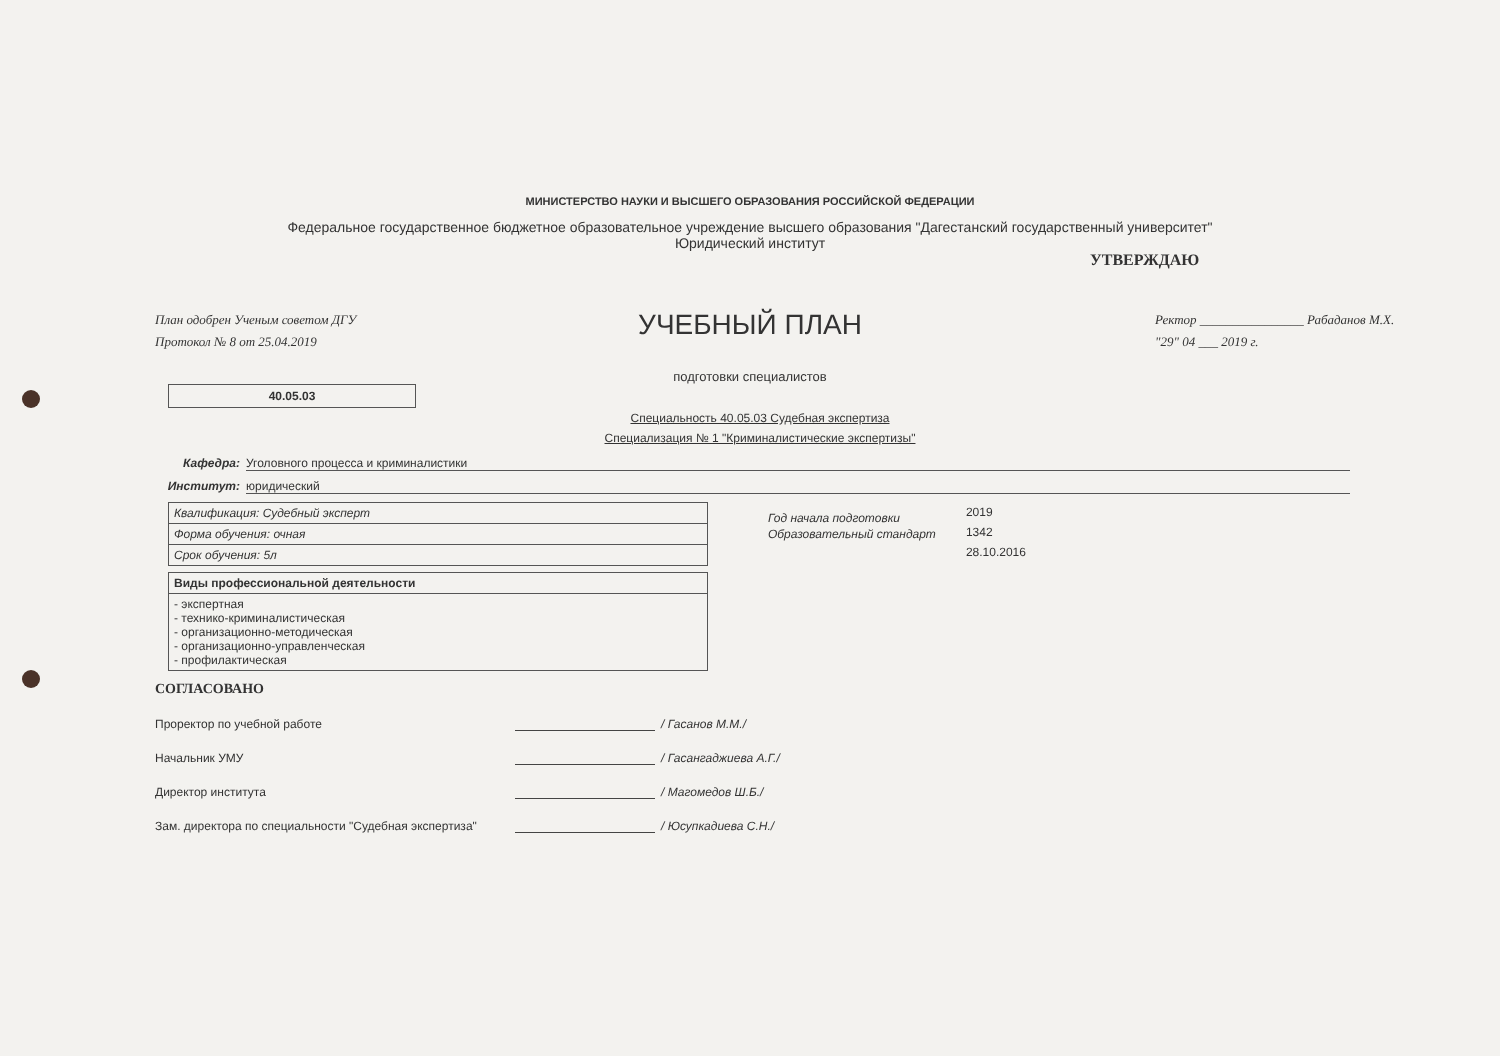МИНИСТЕРСТВО НАУКИ И ВЫСШЕГО ОБРАЗОВАНИЯ РОССИЙСКОЙ ФЕДЕРАЦИИ
Федеральное государственное бюджетное образовательное учреждение высшего образования "Дагестанский государственный университет"
Юридический институт
УТВЕРЖДАЮ
План одобрен Ученым советом ДГУ
Протокол № 8 от 25.04.2019
УЧЕБНЫЙ ПЛАН
подготовки специалистов
Ректор ________________ Рабаданов М.Х.
"29" 04 ___ 2019 г.
40.05.03
Специальность 40.05.03 Судебная экспертиза
Специализация № 1 "Криминалистические экспертизы"
Кафедра: Уголовного процесса и криминалистики
Институт: юридический
| Квалификация: Судебный эксперт |
| Форма обучения: очная |
| Срок обучения: 5л |
| Виды профессиональной деятельности |
| --- |
| - экспертная - технико-криминалистическая - организационно-методическая - организационно-управленческая - профилактическая |
Год начала подготовки
Образовательный стандарт
2019
1342
28.10.2016
СОГЛАСОВАНО
Проректор по учебной работе / Гасанов М.М./
Начальник УМУ / Гасангаджиева А.Г./
Директор института / Магомедов Ш.Б./
Зам. директора по специальности "Судебная экспертиза" / Юсупкадиева С.Н./